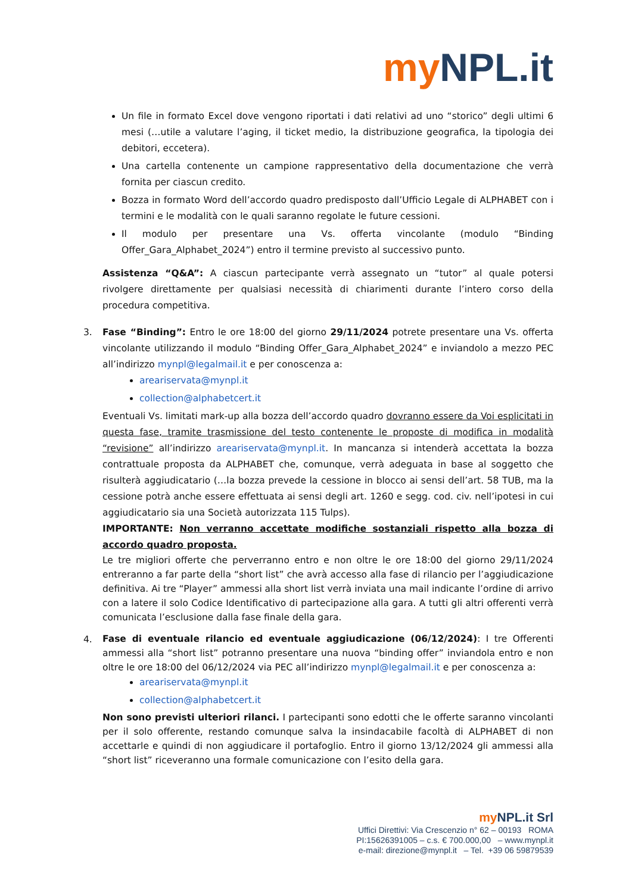my NPL.it
Un file in formato Excel dove vengono riportati i dati relativi ad uno “storico” degli ultimi 6 mesi (…utile a valutare l’aging, il ticket medio, la distribuzione geografica, la tipologia dei debitori, eccetera).
Una cartella contenente un campione rappresentativo della documentazione che verrà fornita per ciascun credito.
Bozza in formato Word dell’accordo quadro predisposto dall’Ufficio Legale di ALPHABET con i termini e le modalità con le quali saranno regolate le future cessioni.
Il modulo per presentare una Vs. offerta vincolante (modulo “Binding Offer_Gara_Alphabet_2024”) entro il termine previsto al successivo punto.
Assistenza “Q&A”: A ciascun partecipante verrà assegnato un “tutor” al quale potersi rivolgere direttamente per qualsiasi necessità di chiarimenti durante l’intero corso della procedura competitiva.
3. Fase “Binding”: Entro le ore 18:00 del giorno 29/11/2024 potrete presentare una Vs. offerta vincolante utilizzando il modulo “Binding Offer_Gara_Alphabet_2024” e inviandolo a mezzo PEC all’indirizzo mynpl@legalmail.it e per conoscenza a:
areariservata@mynpl.it
collection@alphabetcert.it
Eventuali Vs. limitati mark-up alla bozza dell’accordo quadro dovranno essere da Voi esplicitati in questa fase, tramite trasmissione del testo contenente le proposte di modifica in modalità “revisione” all’indirizzo areariservata@mynpl.it. In mancanza si intenderà accettata la bozza contrattuale proposta da ALPHABET che, comunque, verrà adeguata in base al soggetto che risulterà aggiudicatario (…la bozza prevede la cessione in blocco ai sensi dell’art. 58 TUB, ma la cessione potrà anche essere effettuata ai sensi degli art. 1260 e segg. cod. civ. nell’ipotesi in cui aggiudicatario sia una Società autorizzata 115 Tulps).
IMPORTANTE: Non verranno accettate modifiche sostanziali rispetto alla bozza di accordo quadro proposta.
Le tre migliori offerte che perverranno entro e non oltre le ore 18:00 del giorno 29/11/2024 entreranno a far parte della “short list” che avrà accesso alla fase di rilancio per l’aggiudicazione definitiva. Ai tre “Player” ammessi alla short list verrà inviata una mail indicante l’ordine di arrivo con a latere il solo Codice Identificativo di partecipazione alla gara. A tutti gli altri offerenti verrà comunicata l’esclusione dalla fase finale della gara.
4.
Fase di eventuale rilancio ed eventuale aggiudicazione (06/12/2024): I tre Offerenti ammessi alla “short list” potranno presentare una nuova “binding offer” inviandola entro e non oltre le ore 18:00 del 06/12/2024 via PEC all’indirizzo mynpl@legalmail.it e per conoscenza a:
areariservata@mynpl.it
collection@alphabetcert.it
Non sono previsti ulteriori rilanci. I partecipanti sono edotti che le offerte saranno vincolanti per il solo offerente, restando comunque salva la insindacabile facoltà di ALPHABET di non accettarle e quindi di non aggiudicare il portafoglio. Entro il giorno 13/12/2024 gli ammessi alla “short list” riceveranno una formale comunicazione con l’esito della gara.
my NPL.it Srl
Uffici Direttivi: Via Crescenzio n° 62 – 00193 ROMA
PI:15626391005 – c.s. € 700.000,00 – www.mynpl.it
e-mail: direzione@mynpl.it – Tel. +39 06 59879539